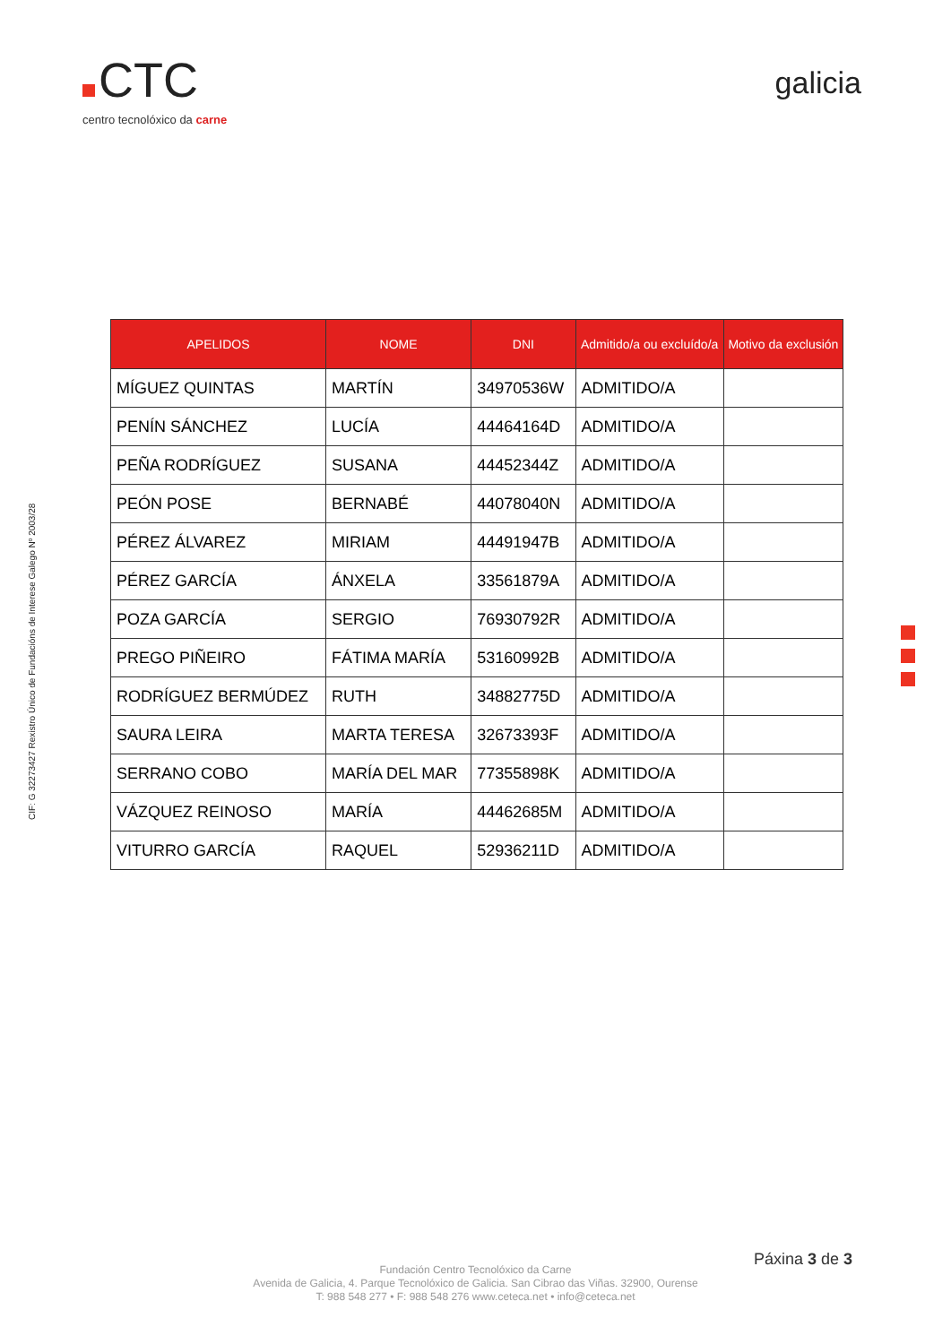CTC
centro tecnolóxico da carne
galicia
CIF: G 32273427 Rexistro Único de Fundacións de Interese Galego Nº 2003/28
| APELIDOS | NOME | DNI | Admitido/a ou excluído/a | Motivo da exclusión |
| --- | --- | --- | --- | --- |
| MÍGUEZ QUINTAS | MARTÍN | 34970536W | ADMITIDO/A | |
| PENÍN SÁNCHEZ | LUCÍA | 44464164D | ADMITIDO/A | |
| PEÑA RODRÍGUEZ | SUSANA | 44452344Z | ADMITIDO/A | |
| PEÓN POSE | BERNABÉ | 44078040N | ADMITIDO/A | |
| PÉREZ ÁLVAREZ | MIRIAM | 44491947B | ADMITIDO/A | |
| PÉREZ GARCÍA | ÁNXELA | 33561879A | ADMITIDO/A | |
| POZA GARCÍA | SERGIO | 76930792R | ADMITIDO/A | |
| PREGO PIÑEIRO | FÁTIMA MARÍA | 53160992B | ADMITIDO/A | |
| RODRÍGUEZ BERMÚDEZ | RUTH | 34882775D | ADMITIDO/A | |
| SAURA LEIRA | MARTA TERESA | 32673393F | ADMITIDO/A | |
| SERRANO COBO | MARÍA DEL MAR | 77355898K | ADMITIDO/A | |
| VÁZQUEZ REINOSO | MARÍA | 44462685M | ADMITIDO/A | |
| VITURRO GARCÍA | RAQUEL | 52936211D | ADMITIDO/A | |
Páxina 3 de 3
Fundación Centro Tecnolóxico da Carne
Avenida de Galicia, 4. Parque Tecnolóxico de Galicia. San Cibrao das Viñas. 32900, Ourense
T: 988 548 277 • F: 988 548 276 www.ceteca.net • info@ceteca.net